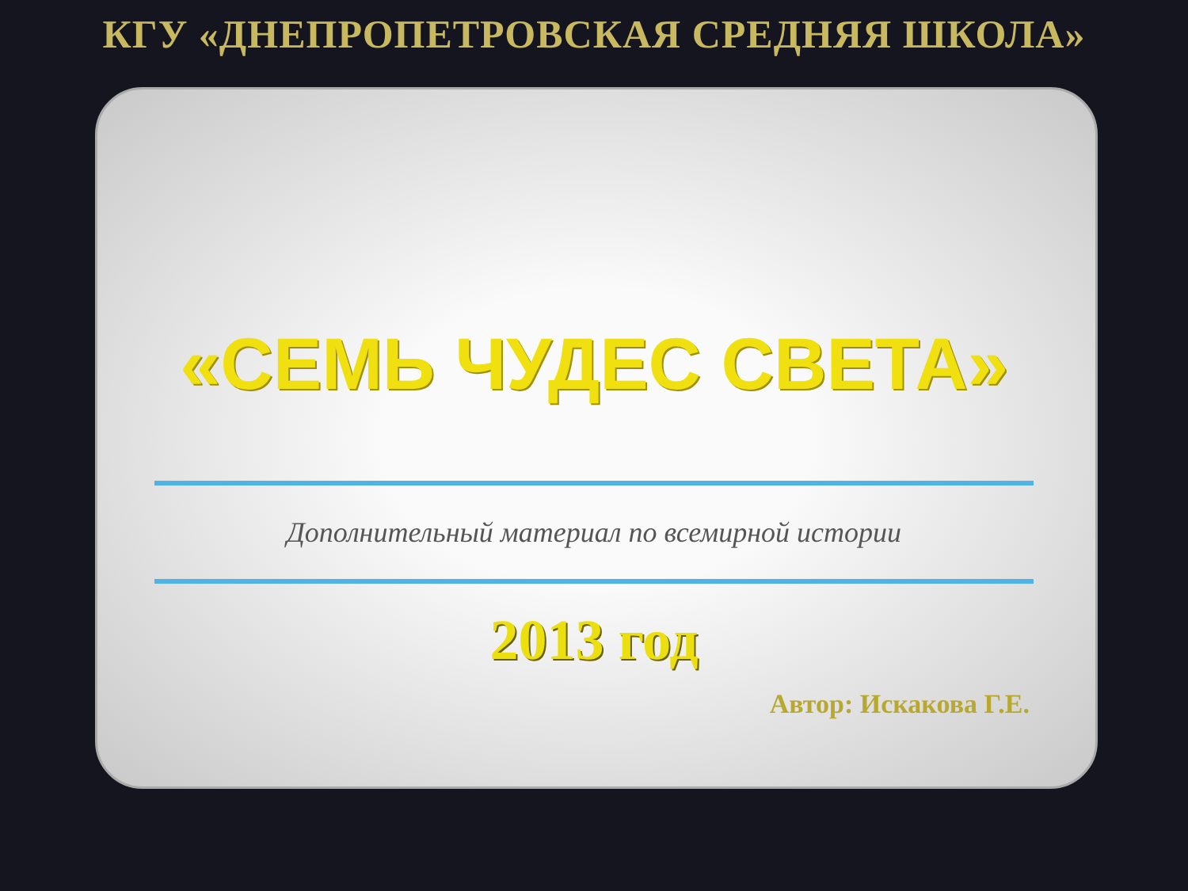КГУ «ДНЕПРОПЕТРОВСКАЯ СРЕДНЯЯ ШКОЛА»
«СЕМЬ ЧУДЕС СВЕТА»
Дополнительный материал по всемирной истории
2013 год
Автор: Искакова Г.Е.